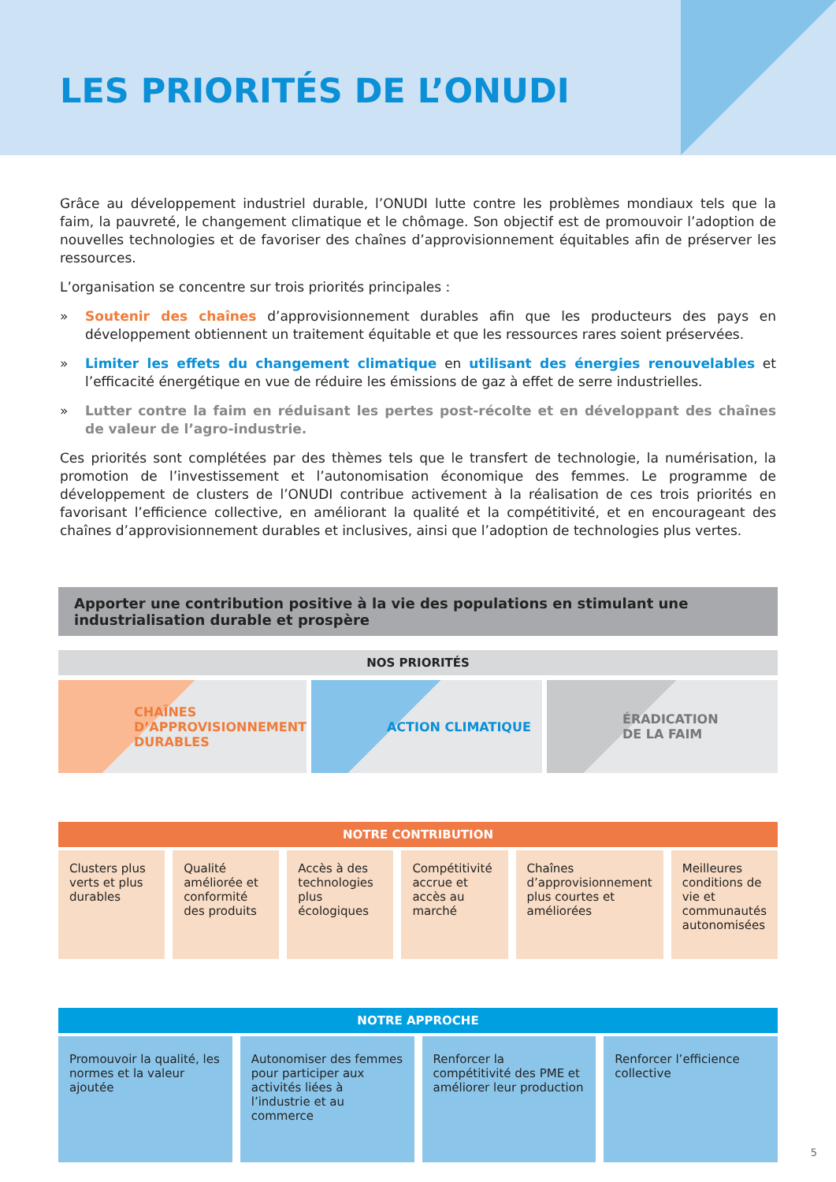LES PRIORITÉS DE L’ONUDI
Grâce au développement industriel durable, l’ONUDI lutte contre les problèmes mondiaux tels que la faim, la pauvreté, le changement climatique et le chômage. Son objectif est de promouvoir l’adoption de nouvelles technologies et de favoriser des chaînes d’approvisionnement équitables afin de préserver les ressources.
L’organisation se concentre sur trois priorités principales :
» Soutenir des chaînes d’approvisionnement durables afin que les producteurs des pays en développement obtiennent un traitement équitable et que les ressources rares soient préservées.
» Limiter les effets du changement climatique en utilisant des énergies renouvelables et l’efficacité énergétique en vue de réduire les émissions de gaz à effet de serre industrielles.
» Lutter contre la faim en réduisant les pertes post-récolte et en développant des chaînes de valeur de l’agro-industrie.
Ces priorités sont complétées par des thèmes tels que le transfert de technologie, la numérisation, la promotion de l’investissement et l’autonomisation économique des femmes. Le programme de développement de clusters de l’ONUDI contribue activement à la réalisation de ces trois priorités en favorisant l’efficience collective, en améliorant la qualité et la compétitivité, et en encourageant des chaînes d’approvisionnement durables et inclusives, ainsi que l’adoption de technologies plus vertes.
Apporter une contribution positive à la vie des populations en stimulant une industrialisation durable et prospère
NOS PRIORITÉS
CHAÎNES
D’APPROVISIONNEMENT
DURABLES
ACTION CLIMATIQUE ÉRADICATION
DE LA FAIM
NOTRE CONTRIBUTION
Clusters plus verts et plus durables
Qualité améliorée et conformité des produits
Accès à des technologies plus écologiques
Compétitivité accrue et accès au marché
Chaînes d’approvisionnement plus courtes et améliorées
Meilleures conditions de vie et communautés autonomisées
NOTRE APPROCHE
Promouvoir la qualité, les normes et la valeur ajoutée
Autonomiser des femmes pour participer aux activités liées à l’industrie et au commerce
Renforcer la compétitivité des PME et améliorer leur production
Renforcer l’efficience collective
5